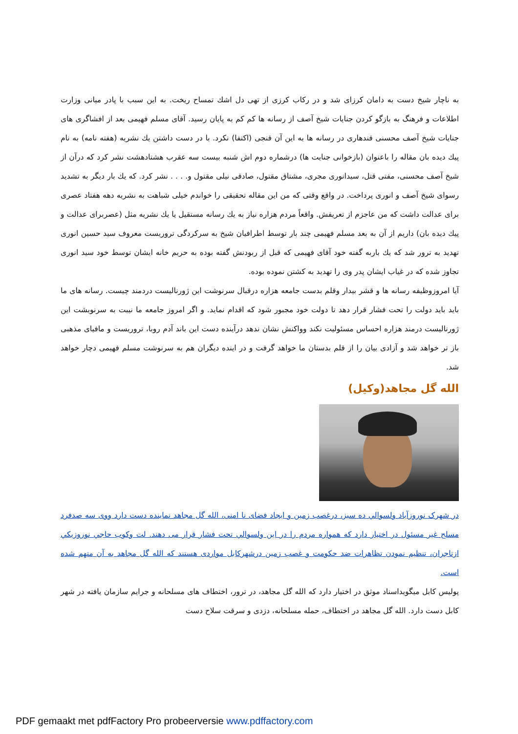به ناچار شیخ دست به دامان کرزای شد و در رکاب کرزی از تهی دل اشك تمساح ریخت. به این سبب با پادر میانی وزارت اطلاعات و فرهنگ به بازگو کردن جنایات شیخ آصف از رسانه ها کم کم به پایان رسید. آقای مسلم فهیمی بعد از افشاگری های جنایات شیخ آصف محسنی قندهاری در رسانه ها به این آن قنجی (اکتفا) نکرد. با در دست داشتن یك نشریه (هفته نامه) به نام پیك دیده بان مقاله را باعنوان (بازخوانی جنایت ها) درشماره دوم اش شنبه بیست سه عقرب هشتادهشت نشر کرد که درآن از شیخ آصف محسنی، مفتی قتل، سیدانوری مجری، مشتاق مقتول، صادقی نیلی مقتول و. . . . نشر کرد. که یك بار دیگر به تشدید رسوای شیخ آصف و انوری پرداخت. در واقع وقتی که من این مقاله تحقیقی را خواندم خیلی شباهت به نشریه دهه هفتاد عصری برای عدالت داشت که من عاجزم از تعریفش. واقعاً مردم هزاره نیاز به یك رسانه مستقیل یا یك نشریه مثل (عصربرای عدالت و پیك دیده بان) داریم از آن به بعد مسلم فهیمی چند بار توسط اطرافیان شیخ به سرکردگی تروریست معروف سید حسین انوری تهدید به ترور شد که یك باربه گفته خود آقای فهیمی که قبل از ربودنش گفته بوده به حریم خانه ایشان توسط خود سید انوری تجاوز شده که در غیاب ایشان پدر وی را تهدید به کشتن نموده بوده.
آیا امروزوظیفه رسانه ها و قشر بیدار وقلم بدست جامعه هزاره درقبال سرنوشت این ژورنالیست دردمند چیست. رسانه های ما باید باید دولت را تحت فشار قرار دهد تا دولت خود مجبور شود که اقدام نماید. و اگر امروز جامعه ما نیبت به سرنویشت این ژورنالیست درمند هزاره احساس مسئولیت نکند وواکنش نشان ندهد درآینده دست این باند آدم روبا، تروریست و مافیای مذهبی باز تر خواهد شد و آزادی بیان را از قلم بدستان ما خواهد گرفت و در اینده دیگران هم به سرنوشت مسلم فهیمی دچار خواهد شد.
الله گل مجاهد(وکیل)
در شهرک نوروزآباد ولسوالي ده سبز، درغصب زمين و ايجاد فضای نا امنی، الله گل مجاهد نماينده دست دارد ووی سه صدفرد مسلح غير مسئول در اختيار دارد که همواره مردم را در اين ولسوالي تحت فشار قرار می دهند. لت وکوب حاجي نوروزيکي ازتاجران، تنظيم نمودن تظاهرات ضد حکومت و غصب زمين درشهرکابل مواردی هستند که الله گل مجاهد به آن متهم شده است.
پوليس کابل ميگويداسناد موثق در اختيار دارد که الله گل مجاهد، در ترور، اختطاف های مسلحانه و جرايم سازمان يافته در شهر کابل دست دارد. الله گل مجاهد در اختطاف، حمله مسلحانه، دزدی و سرقت سلاح دست
PDF gemaakt met pdfFactory Pro probeerversie www.pdffactory.com